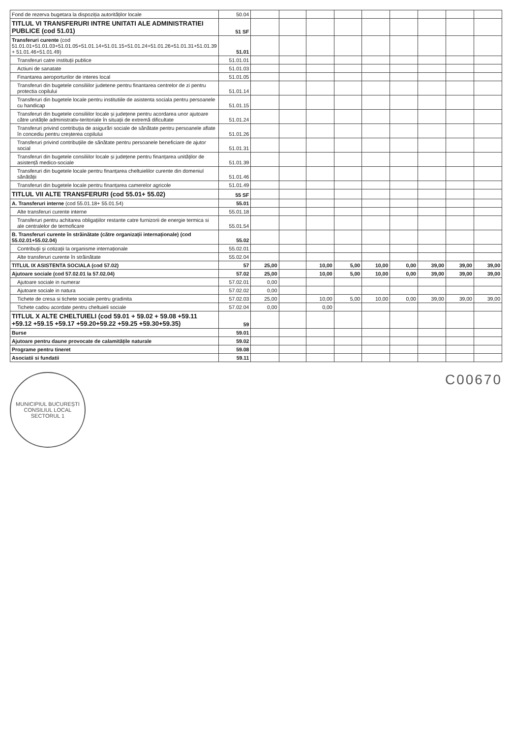| Fond de rezerva bugetara la dispoziția autorităților locale | 50.04 | | | | | | | | | |
| TITLUL VI TRANSFERURI INTRE UNITATI ALE ADMINISTRATIEI PUBLICE (cod 51.01) | 51 SF | | | | | | | | | |
| Transferuri curente (cod 51.01.01+51.01.03+51.01.05+51.01.14+51.01.15+51.01.24+51.01.26+51.01.31+51.01.39 + 51.01.46+51.01.49) | 51.01 | | | | | | | | | |
| Transferuri catre instituții publice | 51.01.01 | | | | | | | | | |
| Actiuni de sanatate | 51.01.03 | | | | | | | | | |
| Finantarea aeroporturilor de interes local | 51.01.05 | | | | | | | | | |
| Transferuri din bugetele consiliilor judetene pentru finantarea centrelor de zi pentru protectia copilului | 51.01.14 | | | | | | | | | |
| Transferuri din bugetele locale pentru institutiile de asistenta sociala pentru persoanele cu handicap | 51.01.15 | | | | | | | | | |
| Transferuri din bugetele consiliilor locale și județene pentru acordarea unor ajutoare către unitățile administrativ-teritoriale în situații de extremă dificultate | 51.01.24 | | | | | | | | | |
| Transferuri privind contribuția de asigurări sociale de sănătate pentru persoanele aflate în concediu pentru creșterea copilului | 51.01.26 | | | | | | | | | |
| Transferuri privind contribuțiile de sănătate pentru persoanele beneficiare de ajutor social | 51.01.31 | | | | | | | | | |
| Transferuri din bugetele consiliilor locale și județene pentru finanțarea unităților de asistență medico-sociale | 51.01.39 | | | | | | | | | |
| Transferuri din bugetele locale pentru finanțarea cheltuielilor curente din domeniul sănătății | 51.01.46 | | | | | | | | | |
| Transferuri din bugetele locale pentru finanțarea camerelor agricole | 51.01.49 | | | | | | | | | |
| TITLUL VII ALTE TRANSFERURI (cod 55.01+ 55.02) | 55 SF | | | | | | | | | |
| A. Transferuri interne (cod 55.01.18+ 55.01.54) | 55.01 | | | | | | | | | |
| Alte transferuri curente interne | 55.01.18 | | | | | | | | | |
| Transferuri pentru achitarea obligațiilor restante catre furnizorii de energie termica si ale centralelor de termoficare | 55.01.54 | | | | | | | | | |
| B. Transferuri curente în străinătate (către organizații internaționale) (cod 55.02.01+55.02.04) | 55.02 | | | | | | | | | |
| Contribuții și cotizații la organisme internaționale | 55.02.01 | | | | | | | | | |
| Alte transferuri curente în străinătate | 55.02.04 | | | | | | | | | |
| TITLUL IX ASISTENTA SOCIALA (cod 57.02) | 57 | 25,00 | | 10,00 | 5,00 | 10,00 | 0,00 | 39,00 | 39,00 | 39,00 |
| Ajutoare sociale (cod 57.02.01 la 57.02.04) | 57.02 | 25,00 | | 10,00 | 5,00 | 10,00 | 0,00 | 39,00 | 39,00 | 39,00 |
| Ajutoare sociale in numerar | 57.02.01 | 0,00 | | | | | | | | |
| Ajutoare sociale in natura | 57.02.02 | 0,00 | | | | | | | | |
| Tichete de cresa si tichete sociale pentru gradinita | 57.02.03 | 25,00 | | 10,00 | 5,00 | 10,00 | 0,00 | 39,00 | 39,00 | 39,00 |
| Tichete cadou acordate pentru cheltuieli sociale | 57.02.04 | 0,00 | | 0,00 | | | | | | |
| TITLUL X ALTE CHELTUIELI (cod 59.01 + 59.02 + 59.08 +59.11 +59.12 +59.15 +59.17 +59.20+59.22 +59.25 +59.30+59.35) | 59 | | | | | | | | | |
| Burse | 59.01 | | | | | | | | | |
| Ajutoare pentru daune provocate de calamitățile naturale | 59.02 | | | | | | | | | |
| Programe pentru tineret | 59.08 | | | | | | | | | |
| Asociatii si fundatii | 59.11 | | | | | | | | | |
MUNICIPIUL BUCUREȘTI
CONSILIUL LOCAL
SECTORUL 1
C00670